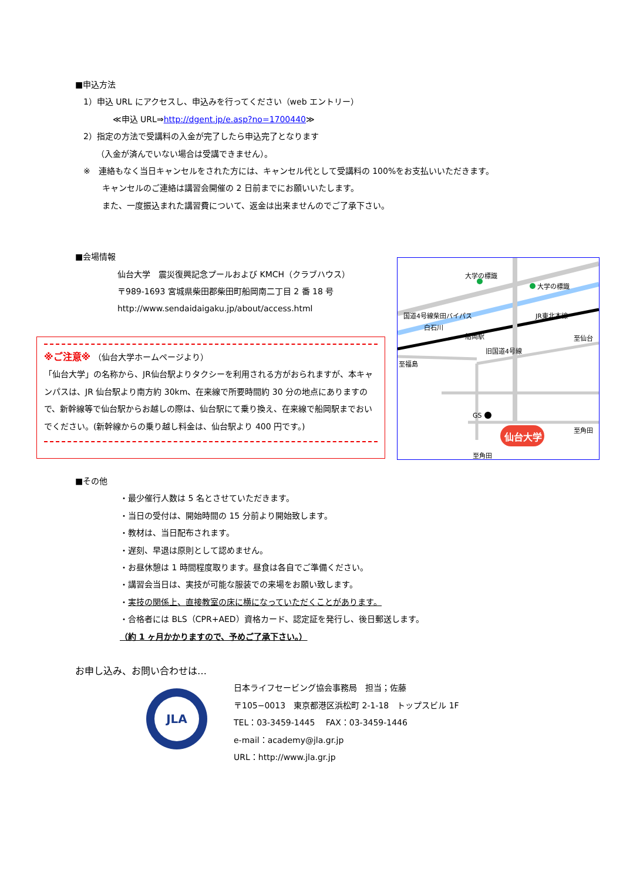■申込方法
1）申込 URL にアクセスし、申込みを行ってください（web エントリー）
≪申込 URL⇒http://dgent.jp/e.asp?no=1700440≫
2）指定の方法で受講料の入金が完了したら申込完了となります
（入金が済んでいない場合は受講できません）。
※　連絡もなく当日キャンセルをされた方には、キャンセル代として受講料の 100%をお支払いいただきます。
キャンセルのご連絡は講習会開催の 2 日前までにお願いいたします。
また、一度振込まれた講習費について、返金は出来ませんのでご了承下さい。
■会場情報
仙台大学　震災復興記念プールおよび KMCH（クラブハウス）
〒989-1693 宮城県柴田郡柴田町船岡南二丁目 2 番 18 号
http://www.sendaidaigaku.jp/about/access.html
※ご注意※ （仙台大学ホームページより）
「仙台大学」の名称から、JR仙台駅よりタクシーを利用される方がおられますが、本キャンパスは、JR 仙台駅より南方約 30km、在来線で所要時間約 30 分の地点にありますので、新幹線等で仙台駅からお越しの際は、仙台駅にて乗り換え、在来線で船岡駅までおいでください。(新幹線からの乗り越し料金は、仙台駅より 400 円です。)
大学の標識
大学の標識
国道4号線柴田バイパス
白石川
JR東北本線
船岡駅
旧国道4号線
至仙台
至福島
GS
仙台大学
至角田
至角田
■その他
・最少催行人数は 5 名とさせていただきます。
・当日の受付は、開始時間の 15 分前より開始致します。
・教材は、当日配布されます。
・遅刻、早退は原則として認めません。
・お昼休憩は 1 時間程度取ります。昼食は各自でご準備ください。
・講習会当日は、実技が可能な服装での来場をお願い致します。
・実技の関係上、直接教室の床に横になっていただくことがあります。
・合格者には BLS（CPR+AED）資格カード、認定証を発行し、後日郵送します。
（約 1 ヶ月かかりますので、予めご了承下さい。）
お申し込み、お問い合わせは…
JLA
日本ライフセービング協会事務局　担当；佐藤
〒105−0013　東京都港区浜松町 2-1-18　トップスビル 1F
TEL：03-3459-1445　 FAX：03-3459-1446
e-mail：academy@jla.gr.jp
URL：http://www.jla.gr.jp